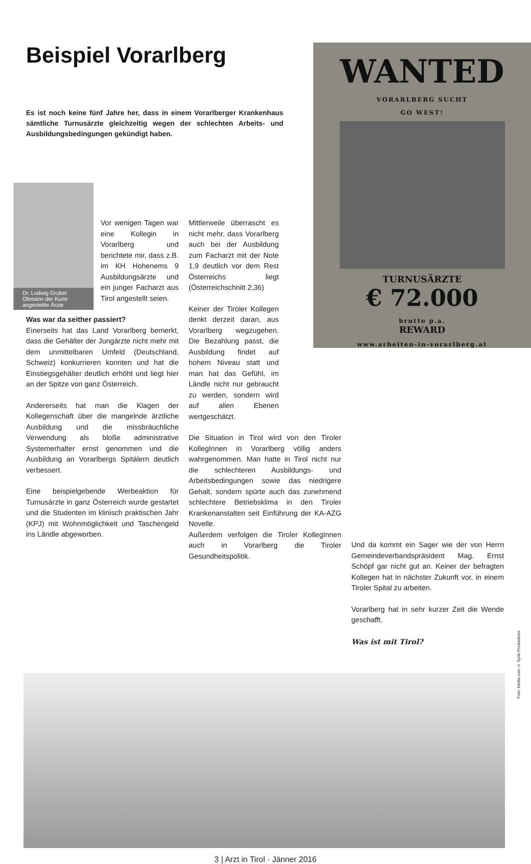Beispiel Vorarlberg
Es ist noch keine fünf Jahre her, dass in einem Vorarlberger Krankenhaus sämtliche Turnusärzte gleichzeitig wegen der schlechten Arbeits- und Ausbildungsbedingungen gekündigt haben.
WANTED
VORARLBERG SUCHT
GO WEST!
TURNUSÄRZTE
€ 72.000
brutto p.a.
REWARD
www.arbeiten-in-vorarlberg.at
Dr. Ludwig Gruber
Obmann der Kurie
angestellte Ärzte
Vor wenigen Tagen war eine Kollegin in Vorarlberg und berichtete mir, dass z.B. im KH Hohenems 9 Ausbildungsärzte und ein junger Facharzt aus Tirol angestellt seien.
Was war da seither passiert?
Einerseits hat das Land Vorarlberg bemerkt, dass die Gehälter der Jungärzte nicht mehr mit dem unmittelbaren Umfeld (Deutschland, Schweiz) konkurrieren konnten und hat die Einstiegsgehälter deutlich erhöht und liegt hier an der Spitze von ganz Österreich.
Andererseits hat man die Klagen der Kollegenschaft über die mangelnde ärztliche Ausbildung und die missbräuchliche Verwendung als bloße administrative Systemerhalter ernst genommen und die Ausbildung an Vorarlbergs Spitälern deutlich verbessert.
Eine beispielgebende Werbeaktion für Turnusärzte in ganz Österreich wurde gestartet und die Studenten im klinisch praktischen Jahr (KPJ) mit Wohnmöglichkeit und Taschengeld ins Ländle abgeworben.
Mittlerweile überrascht es nicht mehr, dass Vorarlberg auch bei der Ausbildung zum Facharzt mit der Note 1,9 deutlich vor dem Rest Österreichs liegt (Österreichschnitt 2,36)
Keiner der Tiroler Kollegen denkt derzeit daran, aus Vorarlberg wegzugehen. Die Bezahlung passt, die Ausbildung findet auf hohem Niveau statt und man hat das Gefühl, im Ländle nicht nur gebraucht zu werden, sondern wird auf allen Ebenen wertgeschätzt.
Die Situation in Tirol wird von den Tiroler KollegInnen in Vorarlberg völlig anders wahrgenommen. Man hatte in Tirol nicht nur die schlechteren Ausbildungs- und Arbeitsbedingungen sowie das niedrigere Gehalt, sondern spürte auch das zunehmend schlechtere Betriebsklima in den Tiroler Krankenanstalten seit Einführung der KA-AZG Novelle.
Außerdem verfolgen die Tiroler KollegInnen auch in Vorarlberg die Tiroler Gesundheitspolitik.
Und da kommt ein Sager wie der von Herrn Gemeindeverbandspräsident Mag. Ernst Schöpf gar nicht gut an. Keiner der befragten Kollegen hat in nächster Zukunft vor, in einem Tiroler Spital zu arbeiten.
Vorarlberg hat in sehr kurzer Zeit die Wende geschafft.
Was ist mit Tirol?
Foto: fotolia.com © Syda Productions
3 | Arzt in Tirol · Jänner 2016